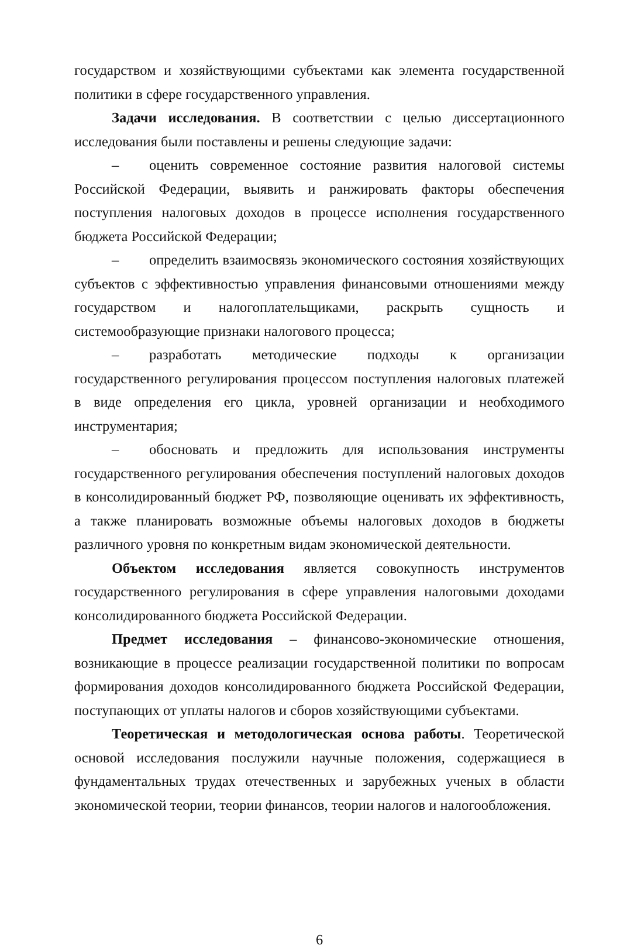государством и хозяйствующими субъектами как элемента государственной политики в сфере государственного управления.
Задачи исследования. В соответствии с целью диссертационного исследования были поставлены и решены следующие задачи:
– оценить современное состояние развития налоговой системы Российской Федерации, выявить и ранжировать факторы обеспечения поступления налоговых доходов в процессе исполнения государственного бюджета Российской Федерации;
– определить взаимосвязь экономического состояния хозяйствующих субъектов с эффективностью управления финансовыми отношениями между государством и налогоплательщиками, раскрыть сущность и системообразующие признаки налогового процесса;
– разработать методические подходы к организации государственного регулирования процессом поступления налоговых платежей в виде определения его цикла, уровней организации и необходимого инструментария;
– обосновать и предложить для использования инструменты государственного регулирования обеспечения поступлений налоговых доходов в консолидированный бюджет РФ, позволяющие оценивать их эффективность, а также планировать возможные объемы налоговых доходов в бюджеты различного уровня по конкретным видам экономической деятельности.
Объектом исследования является совокупность инструментов государственного регулирования в сфере управления налоговыми доходами консолидированного бюджета Российской Федерации.
Предмет исследования – финансово-экономические отношения, возникающие в процессе реализации государственной политики по вопросам формирования доходов консолидированного бюджета Российской Федерации, поступающих от уплаты налогов и сборов хозяйствующими субъектами.
Теоретическая и методологическая основа работы. Теоретической основой исследования послужили научные положения, содержащиеся в фундаментальных трудах отечественных и зарубежных ученых в области экономической теории, теории финансов, теории налогов и налогообложения.
6